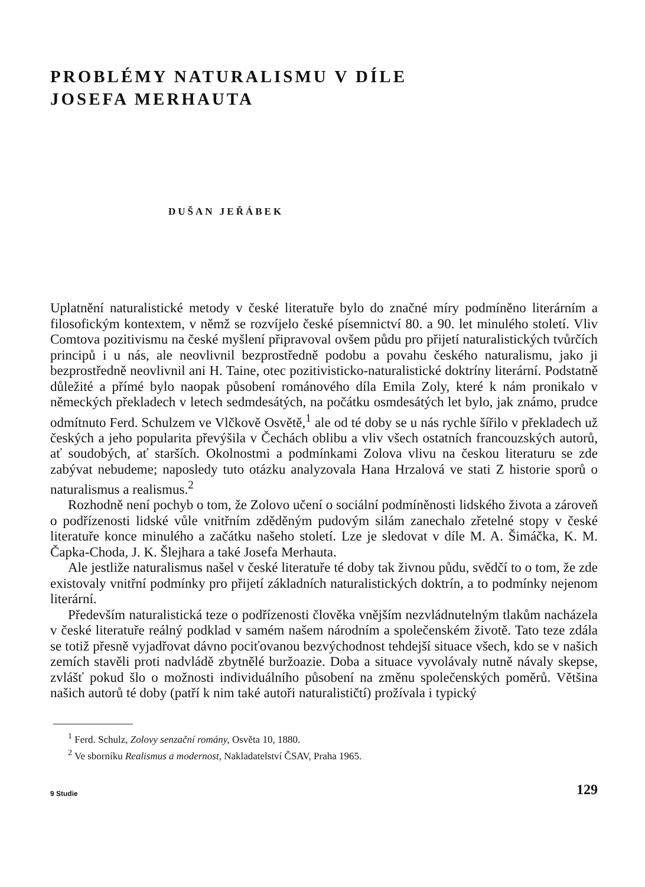PROBLÉMY NATURALISMU V DÍLE
JOSEFA MERHAUTA
DUŠAN JEŘÁBEK
Uplatnění naturalistické metody v české literatuře bylo do značné míry podmíněno literárním a filosofickým kontextem, v němž se rozvíjelo české písemnictví 80. a 90. let minulého století. Vliv Comtova pozitivismu na české myšlení připravoval ovšem půdu pro přijetí naturalistických tvůrčích principů i u nás, ale neovlivnil bezprostředně podobu a povahu českého naturalismu, jako ji bezprostředně neovlivnil ani H. Taine, otec pozitivisticko-naturalistické doktríny literární. Podstatně důležité a přímé bylo naopak působení románového díla Emila Zoly, které k nám pronikalo v německých překladech v letech sedmdesátých, na počátku osmdesátých let bylo, jak známo, prudce odmítnuto Ferd. Schulzem ve Vlčkově Osvětě,<sup>1</sup> ale od té doby se u nás rychle šířilo v překladech už českých a jeho popularita převýšila v Čechách oblibu a vliv všech ostatních francouzských autorů, ať soudobých, ať starších. Okolnostmi a podmínkami Zolova vlivu na českou literaturu se zde zabývat nebudeme; naposledy tuto otázku analyzovala Hana Hrzalová ve stati Z historie sporů o naturalismus a realismus.<sup>2</sup>
Rozhodně není pochyb o tom, že Zolovo učení o sociální podmíněnosti lidského života a zároveň o podřízenosti lidské vůle vnitřním zděděným pudovým silám zanechalo zřetelné stopy v české literatuře konce minulého a začátku našeho století. Lze je sledovat v díle M. A. Šimáčka, K. M. Čapka-Choda, J. K. Šlejhara a také Josefa Merhauta.
Ale jestliže naturalismus našel v české literatuře té doby tak živnou půdu, svědčí to o tom, že zde existovaly vnitřní podmínky pro přijetí základních naturalistických doktrín, a to podmínky nejenom literární.
Především naturalistická teze o podřízenosti člověka vnějším nezvládnutelným tlakům nacházela v české literatuře reálný podklad v samém našem národním a společenském životě. Tato teze zdála se totiž přesně vyjadřovat dávno pociťovanou bezvýchodnost tehdejší situace všech, kdo se v našich zemích stavěli proti nadvládě zbytnělé buržoazie. Doba a situace vyvolávaly nutně návaly skepse, zvlášť pokud šlo o možnosti individuálního působení na změnu společenských poměrů. Většina našich autorů té doby (patří k nim také autoři naturalističtí) prožívala i typický
<sup>1</sup> Ferd. Schulz, Zolovy senzační romány, Osvěta 10, 1880.
<sup>2</sup> Ve sborníku Realismus a modernost, Nakladatelství ČSAV, Praha 1965.
9 Studie 129